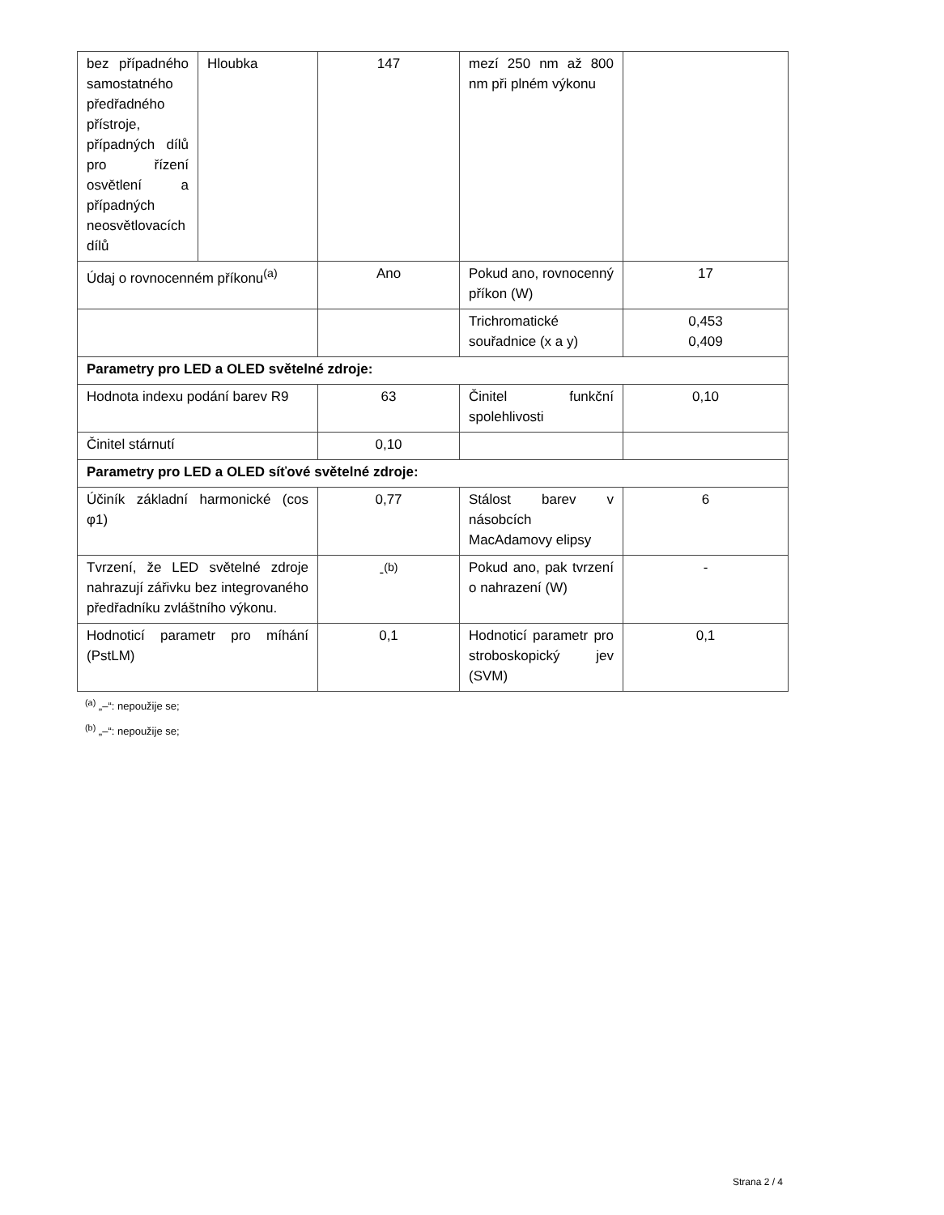| bez případného samostatného předřadného přístroje, případných dílů pro řízení osvětlení a případných neosvětlovacích dílů | Hloubka | 147 | mezí 250 nm až 800 nm při plném výkonu | |
| Údaj o rovnocenném příkonu<sup>(a)</sup> | | Ano | Pokud ano, rovnocenný příkon (W) | 17 |
| | | | Trichromatické souřadnice (x a y) | 0,453 0,409 |
| Parametry pro LED a OLED světelné zdroje: | | | | |
| Hodnota indexu podání barev R9 | | 63 | Činitel funkční spolehlivosti | 0,10 |
| Činitel stárnutí | | 0,10 | | |
| Parametry pro LED a OLED síťové světelné zdroje: | | | | |
| Účiník základní harmonické (cos φ1) | | 0,77 | Stálost barev v násobcích MacAdamovy elipsy | 6 |
| Tvrzení, že LED světelné zdroje nahrazují zářivku bez integrovaného předřadníku zvláštního výkonu. | | -<sup>(b)</sup> | Pokud ano, pak tvrzení o nahrazení (W) | - |
| Hodnoticí parametr pro míhání (PstLM) | | 0,1 | Hodnoticí parametr pro stroboskopický jev (SVM) | 0,1 |
<sup>(a)</sup> „–“: nepoužije se;
<sup>(b)</sup> „–“: nepoužije se;
Strana 2 / 4